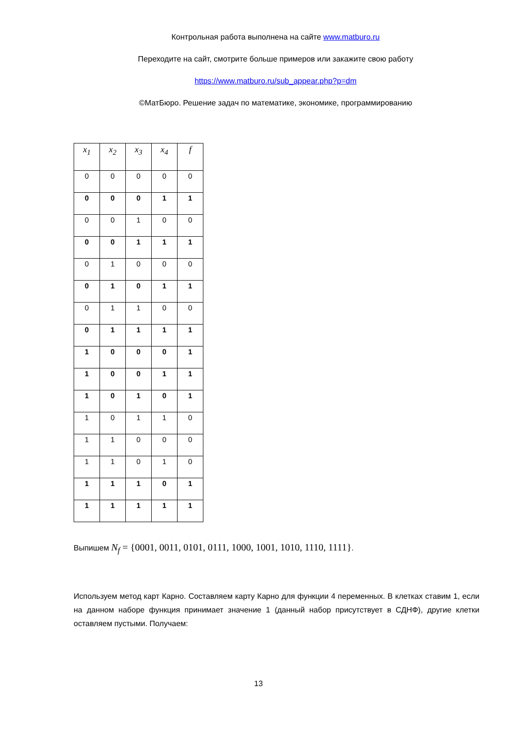Контрольная работа выполнена на сайте www.matburo.ru
Переходите на сайт, смотрите больше примеров или закажите свою работу
https://www.matburo.ru/sub_appear.php?p=dm
©МатБюро. Решение задач по математике, экономике, программированию
| x<sub>1</sub> | x<sub>2</sub> | x<sub>3</sub> | x<sub>4</sub> | f |
| 0 | 0 | 0 | 0 | 0 |
| 0 | 0 | 0 | 1 | 1 |
| 0 | 0 | 1 | 0 | 0 |
| 0 | 0 | 1 | 1 | 1 |
| 0 | 1 | 0 | 0 | 0 |
| 0 | 1 | 0 | 1 | 1 |
| 0 | 1 | 1 | 0 | 0 |
| 0 | 1 | 1 | 1 | 1 |
| 1 | 0 | 0 | 0 | 1 |
| 1 | 0 | 0 | 1 | 1 |
| 1 | 0 | 1 | 0 | 1 |
| 1 | 0 | 1 | 1 | 0 |
| 1 | 1 | 0 | 0 | 0 |
| 1 | 1 | 0 | 1 | 0 |
| 1 | 1 | 1 | 0 | 1 |
| 1 | 1 | 1 | 1 | 1 |
Выпишем N<sub>f</sub> = {0001, 0011, 0101, 0111, 1000, 1001, 1010, 1110, 1111}.
Используем метод карт Карно. Составляем карту Карно для функции 4 переменных. В клетках ставим 1, если на данном наборе функция принимает значение 1 (данный набор присутствует в СДНФ), другие клетки оставляем пустыми. Получаем:
13